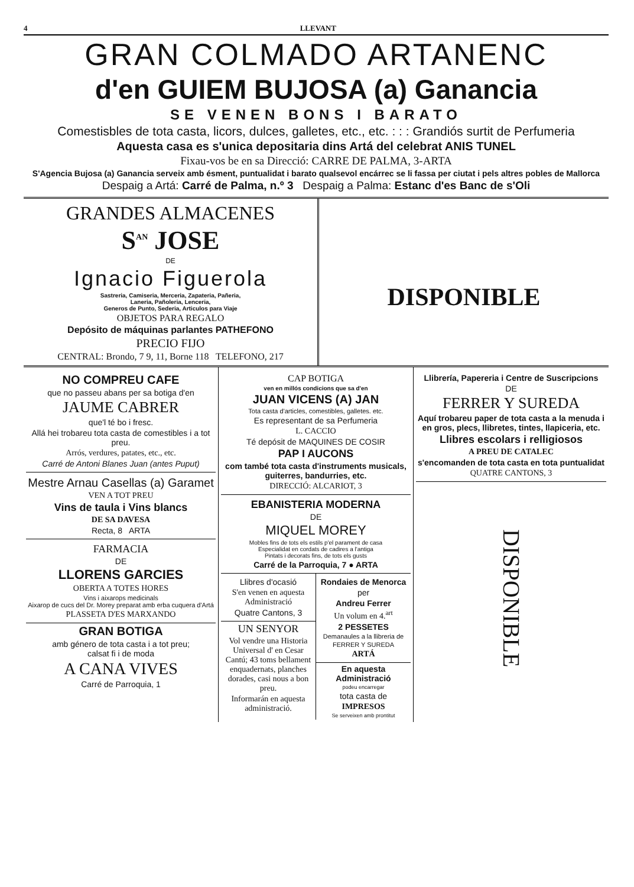4 LLEVANT
GRAN COLMADO ARTANENC
d'en GUIEM BUJOSA (a) Ganancia
SE VENEN BONS I BARATO
Comestisbles de tota casta, licors, dulces, galletes, etc., etc. : : : Grandiós surtit de Perfumeria
Aquesta casa es s'unica depositaria dins Artá del celebrat ANIS TUNEL
Fixau-vos be en sa Direcció: CARRE DE PALMA, 3-ARTA
S'Agencia Bujosa (a) Ganancia serveix amb ésment, puntualidat i barato qualsevol encárrec se li fassa per ciutat i pels altres pobles de Mallorca
Despaig a Artá: Carré de Palma, n.º 3 Despaig a Palma: Estanc d'es Banc de s'Oli
GRANDES ALMACENES
S<sup>AN</sup> JOSE
DE
Ignacio Figuerola
Sastreria, Camiseria, Merceria, Zapateria, Pañeria,
Laneria, Pañoleria, Lenceria,
Generos de Punto, Sederia, Articulos para Viaje
OBJETOS PARA REGALO
Depósito de máquinas parlantes PATHEFONO
PRECIO FIJO
CENTRAL: Brondo, 7 9, 11, Borne 118 TELEFONO, 217
DISPONIBLE
NO COMPREU CAFE
que no passeu abans per sa botiga d'en
JAUME CABRER
que'l té bo i fresc.
Allá hei trobareu tota casta de comestibles i a tot preu.
Arrós, verdures, patates, etc., etc.
Carré de Antoni Blanes Juan (antes Puput)
Mestre Arnau Casellas (a) Garamet
VEN A TOT PREU
Vins de taula i Vins blancs
DE SA DAVESA
Recta, 8 ARTA
FARMACIA
DE
LLORENS GARCIES
OBERTA A TOTES HORES
Vins i aixarops medicinals
Aixarop de cucs del Dr. Morey preparat amb erba cuquera d'Artá
PLASSETA D'ES MARXANDO
GRAN BOTIGA
amb género de tota casta i a tot preu;
calsat fi i de moda
A CANA VIVES
Carré de Parroquia, 1
CAP BOTIGA
ven en millós condicions que sa d'en
JUAN VICENS (A) JAN
Tota casta d'articles, comestibles, galletes. etc.
Es representant de sa Perfumeria
L. CACCIO
Té depósit de MAQUINES DE COSIR
PAP I AUCONS
com també tota casta d'instruments musicals, guiterres, bandurries, etc.
DIRECCIÓ: ALCARIOT, 3
EBANISTERIA MODERNA
DE
MIQUEL MOREY
Mobles fins de tots els estils p'el parament de casa
Especialidat en cordats de cadires a l'antiga
Pintats i decorats fins, de tots els gusts
Carré de la Parroquia, 7 ● ARTA
Llibres d'ocasió
S'en venen en aquesta Administració
Quatre Cantons, 3
UN SENYOR
Vol vendre una Historia Universal d' en Cesar Cantú; 43 toms bellament enquadernats, planches dorades, casi nous a bon preu.
Informarán en aquesta administració.
Rondaies de Menorca
per
Andreu Ferrer
Un volum en 4.<sup>art</sup>
2 PESSETES
Demanaules a la llibreria de
FERRER Y SUREDA
ARTÁ
En aquesta Administració
podeu encarregar
tota casta de
IMPRESOS
Se serveixen amb prontitut
Llibrería, Papereria i Centre de Suscripcions
DE
FERRER Y SUREDA
Aquí trobareu paper de tota casta a la menuda i en gros, plecs, llibretes, tintes, llapiceria, etc.
Llibres escolars i relligiosos
A PREU DE CATALEC
s'encomanden de tota casta en tota puntualidat
QUATRE CANTONS, 3
DISPONIBLE